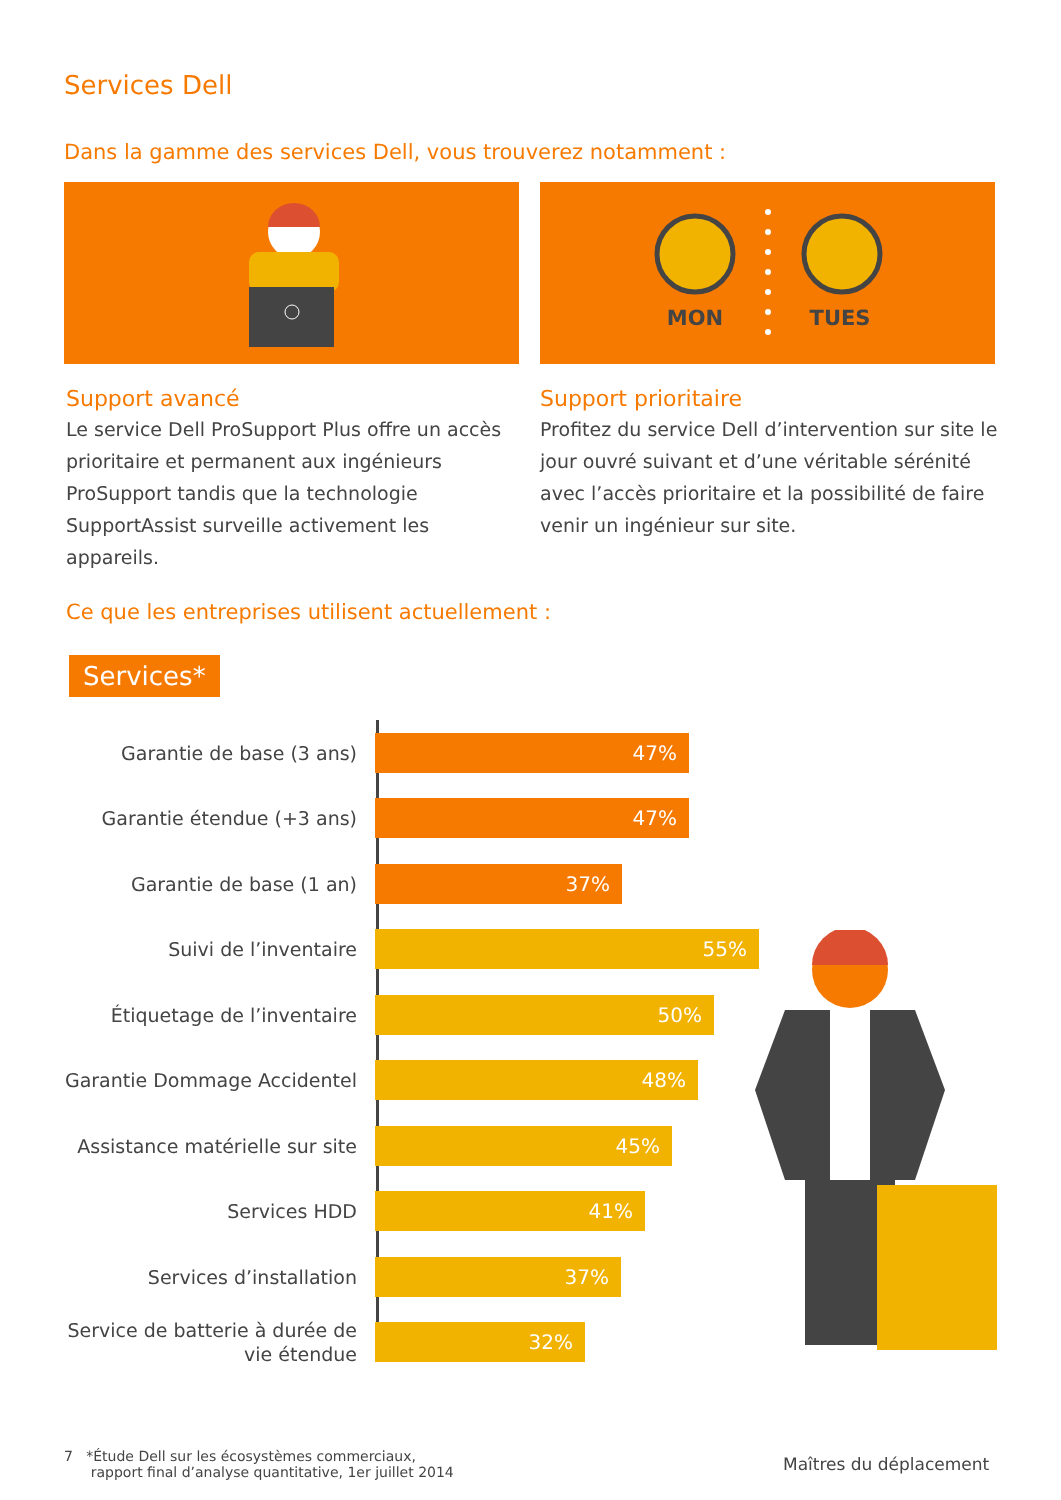Services Dell
Dans la gamme des services Dell, vous trouverez notamment :
MON
TUES
Support avancé
Le service Dell ProSupport Plus offre un accès prioritaire et permanent aux ingénieurs ProSupport tandis que la technologie SupportAssist surveille activement les appareils.
Support prioritaire
Profitez du service Dell d’intervention sur site le jour ouvré suivant et d’une véritable sérénité avec l’accès prioritaire et la possibilité de faire venir un ingénieur sur site.
Ce que les entreprises utilisent actuellement :
Services*
Garantie de base (3 ans)
47%
Garantie étendue (+3 ans)
47%
Garantie de base (1 an)
37%
Suivi de l’inventaire
55%
Étiquetage de l’inventaire
50%
Garantie Dommage Accidentel
48%
Assistance matérielle sur site
45%
Services HDD
41%
Services d’installation
37%
Service de batterie à durée de vie étendue
32%
7 *Étude Dell sur les écosystèmes commerciaux,
rapport final d’analyse quantitative, 1er juillet 2014
Maîtres du déplacement